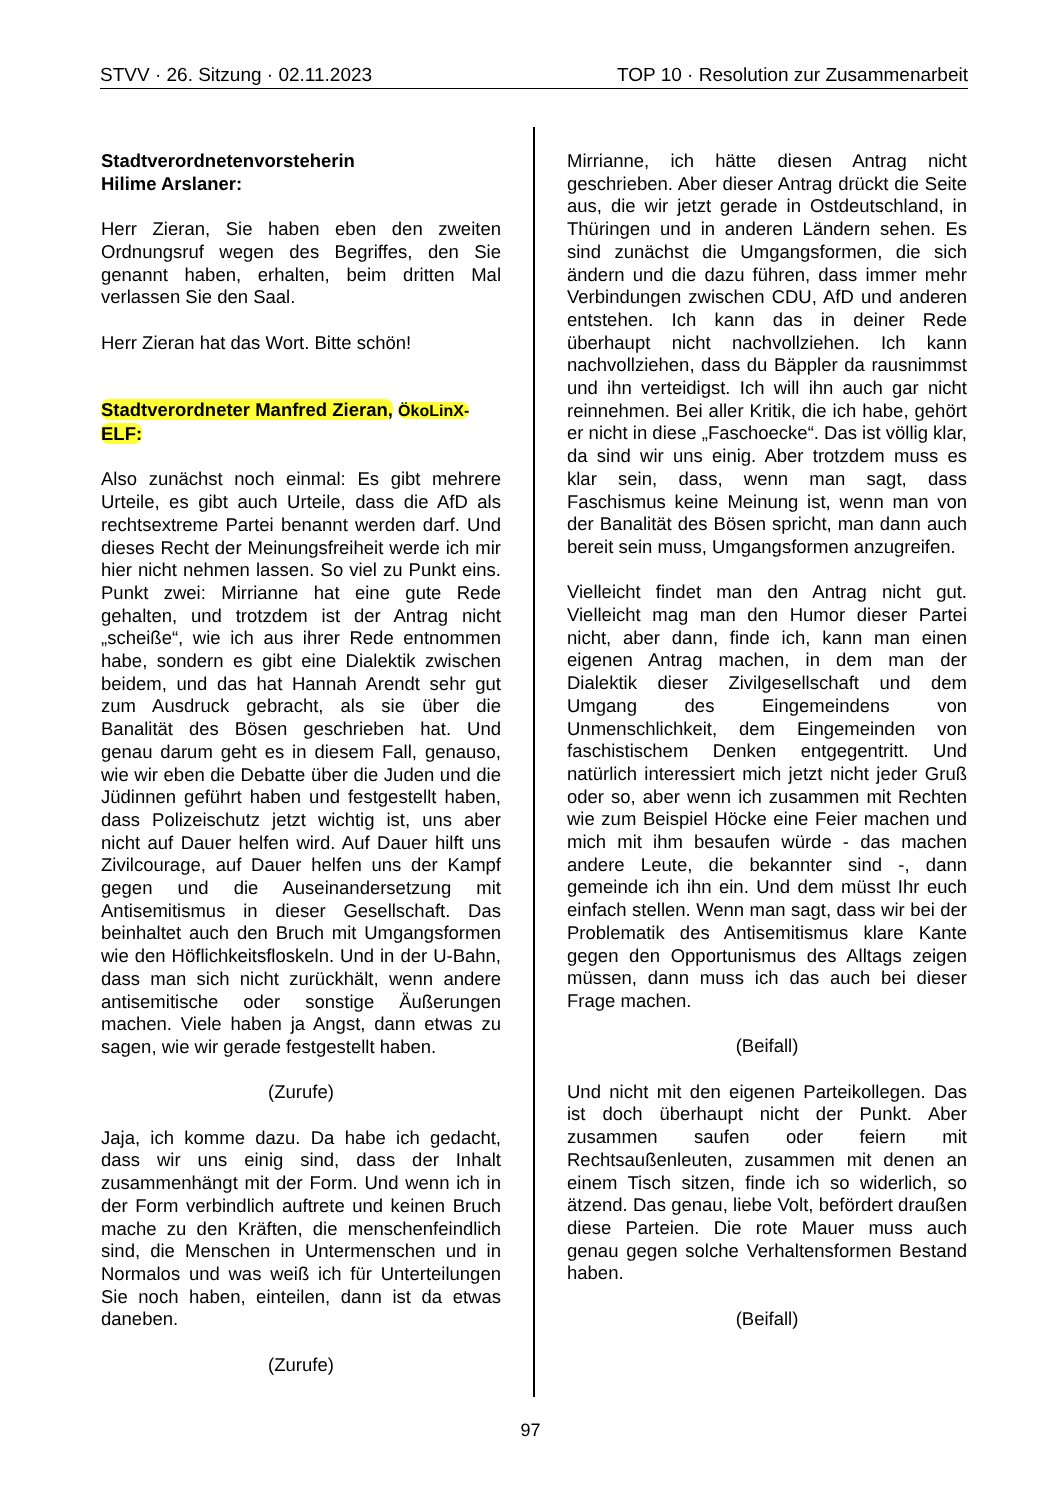STVV · 26. Sitzung · 02.11.2023 TOP 10 · Resolution zur Zusammenarbeit
Stadtverordnetenvorsteherin
Hilime Arslaner:
Herr Zieran, Sie haben eben den zweiten Ordnungsruf wegen des Begriffes, den Sie genannt haben, erhalten, beim dritten Mal verlassen Sie den Saal.
Herr Zieran hat das Wort. Bitte schön!
Stadtverordneter Manfred Zieran, ÖkoLinX-
ELF:
Also zunächst noch einmal: Es gibt mehrere Urteile, es gibt auch Urteile, dass die AfD als rechtsextreme Partei benannt werden darf. Und dieses Recht der Meinungsfreiheit werde ich mir hier nicht nehmen lassen. So viel zu Punkt eins. Punkt zwei: Mirrianne hat eine gute Rede gehalten, und trotzdem ist der Antrag nicht „scheiße“, wie ich aus ihrer Rede entnommen habe, sondern es gibt eine Dialektik zwischen beidem, und das hat Hannah Arendt sehr gut zum Ausdruck gebracht, als sie über die Banalität des Bösen geschrieben hat. Und genau darum geht es in diesem Fall, genauso, wie wir eben die Debatte über die Juden und die Jüdinnen geführt haben und festgestellt haben, dass Polizeischutz jetzt wichtig ist, uns aber nicht auf Dauer helfen wird. Auf Dauer hilft uns Zivilcourage, auf Dauer helfen uns der Kampf gegen und die Auseinandersetzung mit Antisemitismus in dieser Gesellschaft. Das beinhaltet auch den Bruch mit Umgangsformen wie den Höflichkeitsfloskeln. Und in der U-Bahn, dass man sich nicht zurückhält, wenn andere antisemitische oder sonstige Äußerungen machen. Viele haben ja Angst, dann etwas zu sagen, wie wir gerade festgestellt haben.
(Zurufe)
Jaja, ich komme dazu. Da habe ich gedacht, dass wir uns einig sind, dass der Inhalt zusammenhängt mit der Form. Und wenn ich in der Form verbindlich auftrete und keinen Bruch mache zu den Kräften, die menschenfeindlich sind, die Menschen in Untermenschen und in Normalos und was weiß ich für Unterteilungen Sie noch haben, einteilen, dann ist da etwas daneben.
(Zurufe)
Mirrianne, ich hätte diesen Antrag nicht geschrieben. Aber dieser Antrag drückt die Seite aus, die wir jetzt gerade in Ostdeutschland, in Thüringen und in anderen Ländern sehen. Es sind zunächst die Umgangsformen, die sich ändern und die dazu führen, dass immer mehr Verbindungen zwischen CDU, AfD und anderen entstehen. Ich kann das in deiner Rede überhaupt nicht nachvollziehen. Ich kann nachvollziehen, dass du Bäppler da rausnimmst und ihn verteidigst. Ich will ihn auch gar nicht reinnehmen. Bei aller Kritik, die ich habe, gehört er nicht in diese „Faschoecke“. Das ist völlig klar, da sind wir uns einig. Aber trotzdem muss es klar sein, dass, wenn man sagt, dass Faschismus keine Meinung ist, wenn man von der Banalität des Bösen spricht, man dann auch bereit sein muss, Umgangsformen anzugreifen.
Vielleicht findet man den Antrag nicht gut. Vielleicht mag man den Humor dieser Partei nicht, aber dann, finde ich, kann man einen eigenen Antrag machen, in dem man der Dialektik dieser Zivilgesellschaft und dem Umgang des Eingemeindens von Unmenschlichkeit, dem Eingemeinden von faschistischem Denken entgegentritt. Und natürlich interessiert mich jetzt nicht jeder Gruß oder so, aber wenn ich zusammen mit Rechten wie zum Beispiel Höcke eine Feier machen und mich mit ihm besaufen würde - das machen andere Leute, die bekannter sind -, dann gemeinde ich ihn ein. Und dem müsst Ihr euch einfach stellen. Wenn man sagt, dass wir bei der Problematik des Antisemitismus klare Kante gegen den Opportunismus des Alltags zeigen müssen, dann muss ich das auch bei dieser Frage machen.
(Beifall)
Und nicht mit den eigenen Parteikollegen. Das ist doch überhaupt nicht der Punkt. Aber zusammen saufen oder feiern mit Rechtsaußenleuten, zusammen mit denen an einem Tisch sitzen, finde ich so widerlich, so ätzend. Das genau, liebe Volt, befördert draußen diese Parteien. Die rote Mauer muss auch genau gegen solche Verhaltensformen Bestand haben.
(Beifall)
97